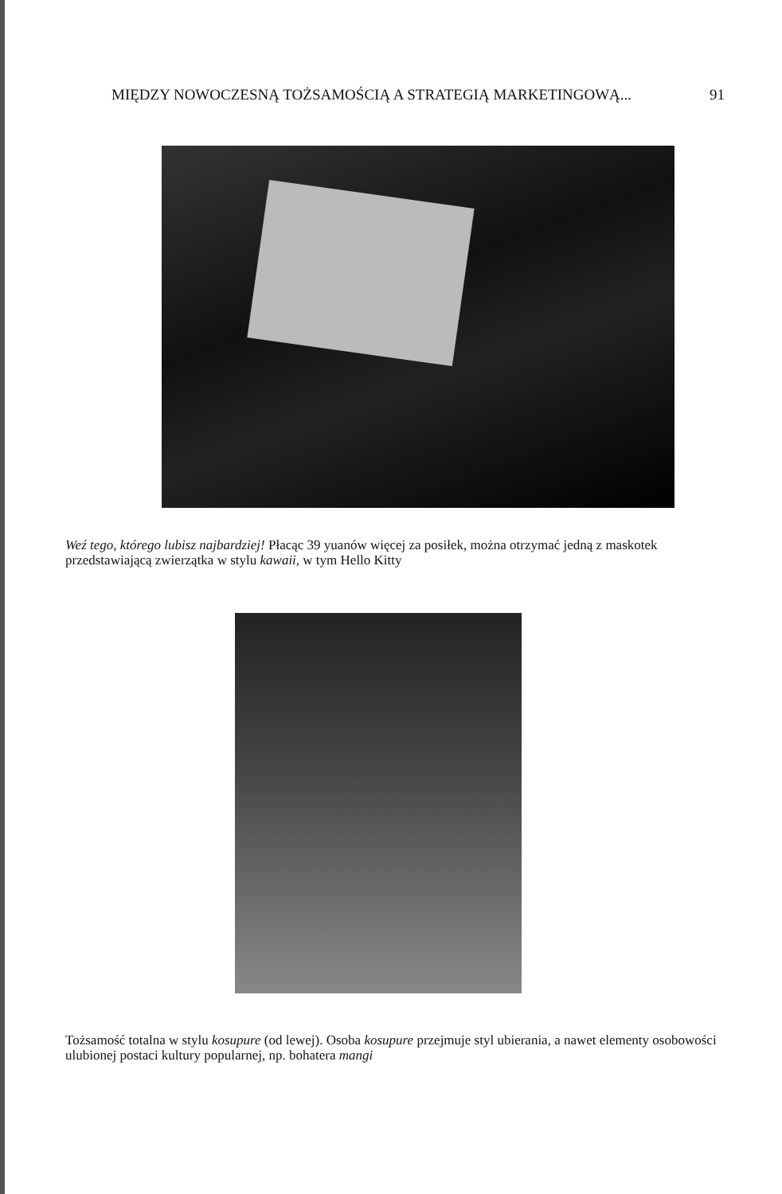MIĘDZY NOWOCZESNĄ TOŻSAMOŚCIĄ A STRATEGIĄ MARKETINGOWĄ... 91
Weź tego, którego lubisz najbardziej! Płacąc 39 yuanów więcej za posiłek, można otrzymać jedną z maskotek przedstawiającą zwierzątka w stylu kawaii, w tym Hello Kitty
Tożsamość totalna w stylu kosupure (od lewej). Osoba kosupure przejmuje styl ubierania, a nawet elementy osobowości ulubionej postaci kultury popularnej, np. bohatera mangi